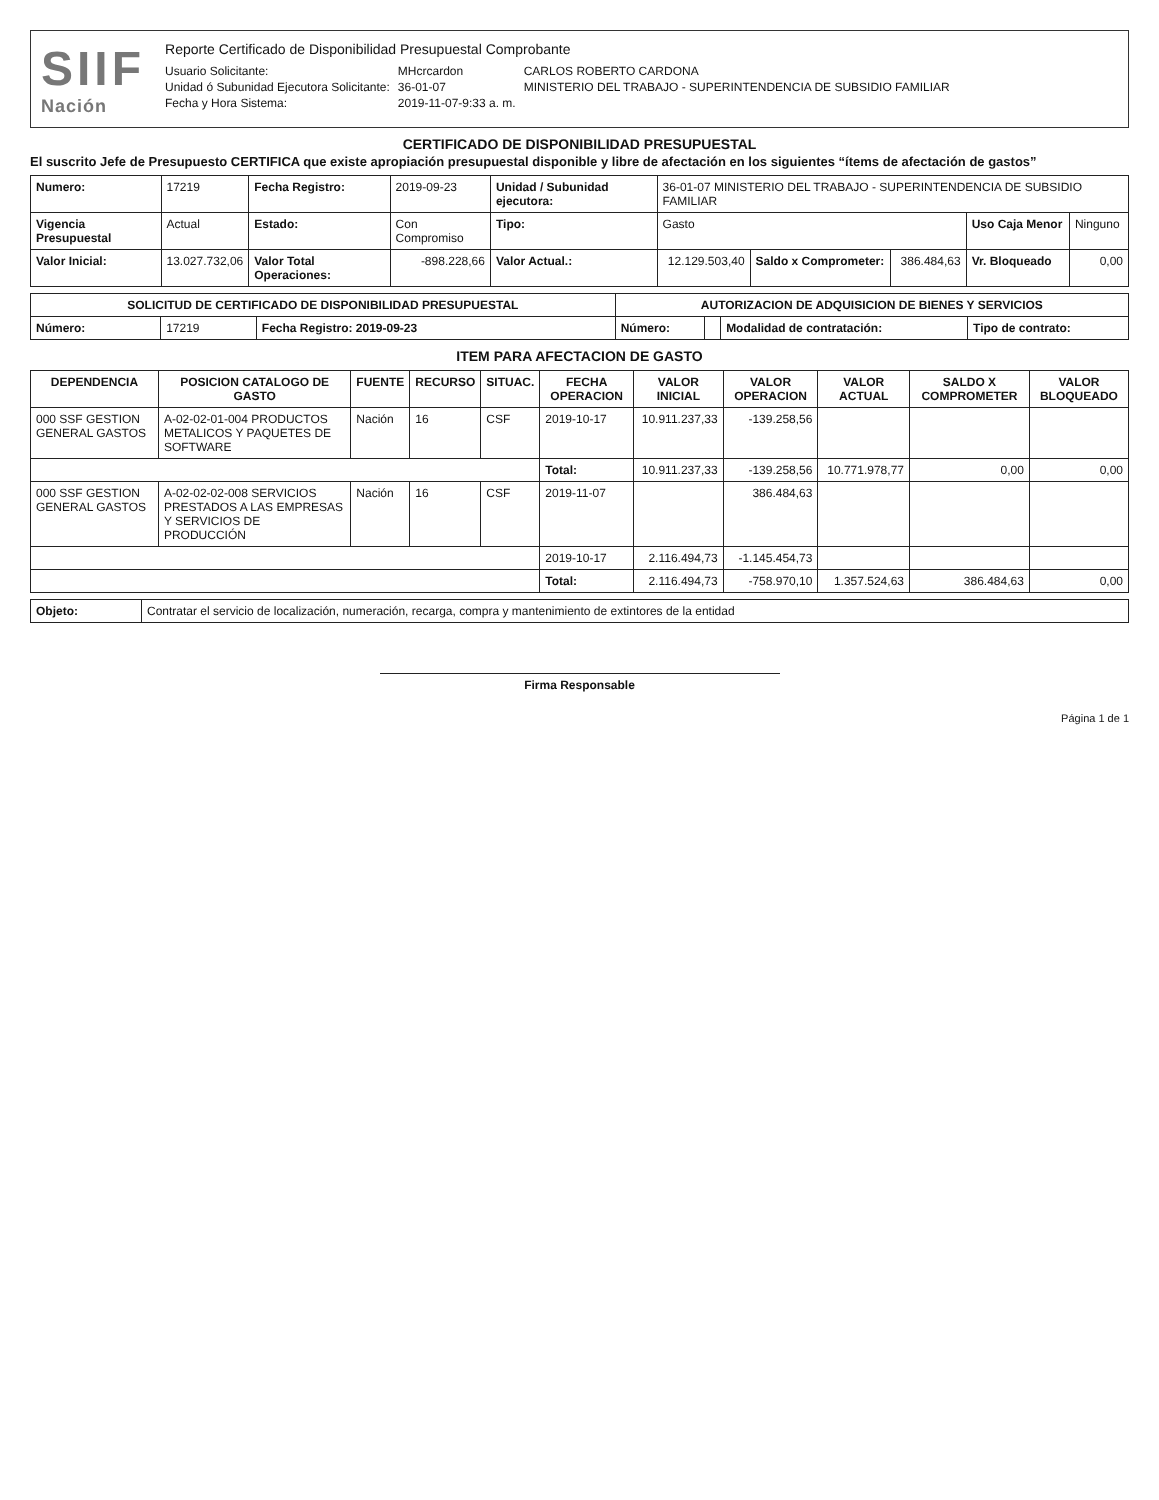SIIF
Nación
Reporte Certificado de Disponibilidad Presupuestal Comprobante
| Usuario Solicitante: | MHcrcardon | CARLOS ROBERTO CARDONA |
| Unidad ó Subunidad Ejecutora Solicitante: | 36-01-07 | MINISTERIO DEL TRABAJO - SUPERINTENDENCIA DE SUBSIDIO FAMILIAR |
| Fecha y Hora Sistema: | 2019-11-07-9:33 a. m. | |
CERTIFICADO DE DISPONIBILIDAD PRESUPUESTAL
El suscrito Jefe de Presupuesto CERTIFICA que existe apropiación presupuestal disponible y libre de afectación en los siguientes “ítems de afectación de gastos”
| Numero: | 17219 | Fecha Registro: | 2019-09-23 | Unidad / Subunidad ejecutora: | 36-01-07 MINISTERIO DEL TRABAJO - SUPERINTENDENCIA DE SUBSIDIO FAMILIAR | | | | |
| Vigencia Presupuestal | Actual | Estado: | Con Compromiso | Tipo: | Gasto | | | Uso Caja Menor | Ninguno |
| Valor Inicial: | 13.027.732,06 | Valor Total Operaciones: | -898.228,66 | Valor Actual.: | 12.129.503,40 | Saldo x Comprometer: | 386.484,63 | Vr. Bloqueado | 0,00 |
| SOLICITUD DE CERTIFICADO DE DISPONIBILIDAD PRESUPUESTAL | | | AUTORIZACION DE ADQUISICION DE BIENES Y SERVICIOS | | | |
| --- | --- | --- | --- | --- | --- | --- |
| Número: | 17219 | Fecha Registro: 2019-09-23 | Número: | | Modalidad de contratación: | Tipo de contrato: |
ITEM PARA AFECTACION DE GASTO
| DEPENDENCIA | POSICION CATALOGO DE GASTO | FUENTE | RECURSO | SITUAC. | FECHA OPERACION | VALOR INICIAL | VALOR OPERACION | VALOR ACTUAL | SALDO X COMPROMETER | VALOR BLOQUEADO |
| --- | --- | --- | --- | --- | --- | --- | --- | --- | --- | --- |
| 000 SSF GESTION GENERAL GASTOS | A-02-02-01-004 PRODUCTOS METALICOS Y PAQUETES DE SOFTWARE | Nación | 16 | CSF | 2019-10-17 | 10.911.237,33 | -139.258,56 | | | |
| | | | | | Total: | 10.911.237,33 | -139.258,56 | 10.771.978,77 | 0,00 | 0,00 |
| 000 SSF GESTION GENERAL GASTOS | A-02-02-02-008 SERVICIOS PRESTADOS A LAS EMPRESAS Y SERVICIOS DE PRODUCCIÓN | Nación | 16 | CSF | 2019-11-07 | | 386.484,63 | | | |
| | | | | | 2019-10-17 | 2.116.494,73 | -1.145.454,73 | | | |
| | | | | | Total: | 2.116.494,73 | -758.970,10 | 1.357.524,63 | 386.484,63 | 0,00 |
| Objeto: | Contratar el servicio de localización, numeración, recarga, compra y mantenimiento de extintores de la entidad |
Firma Responsable
Página 1 de 1